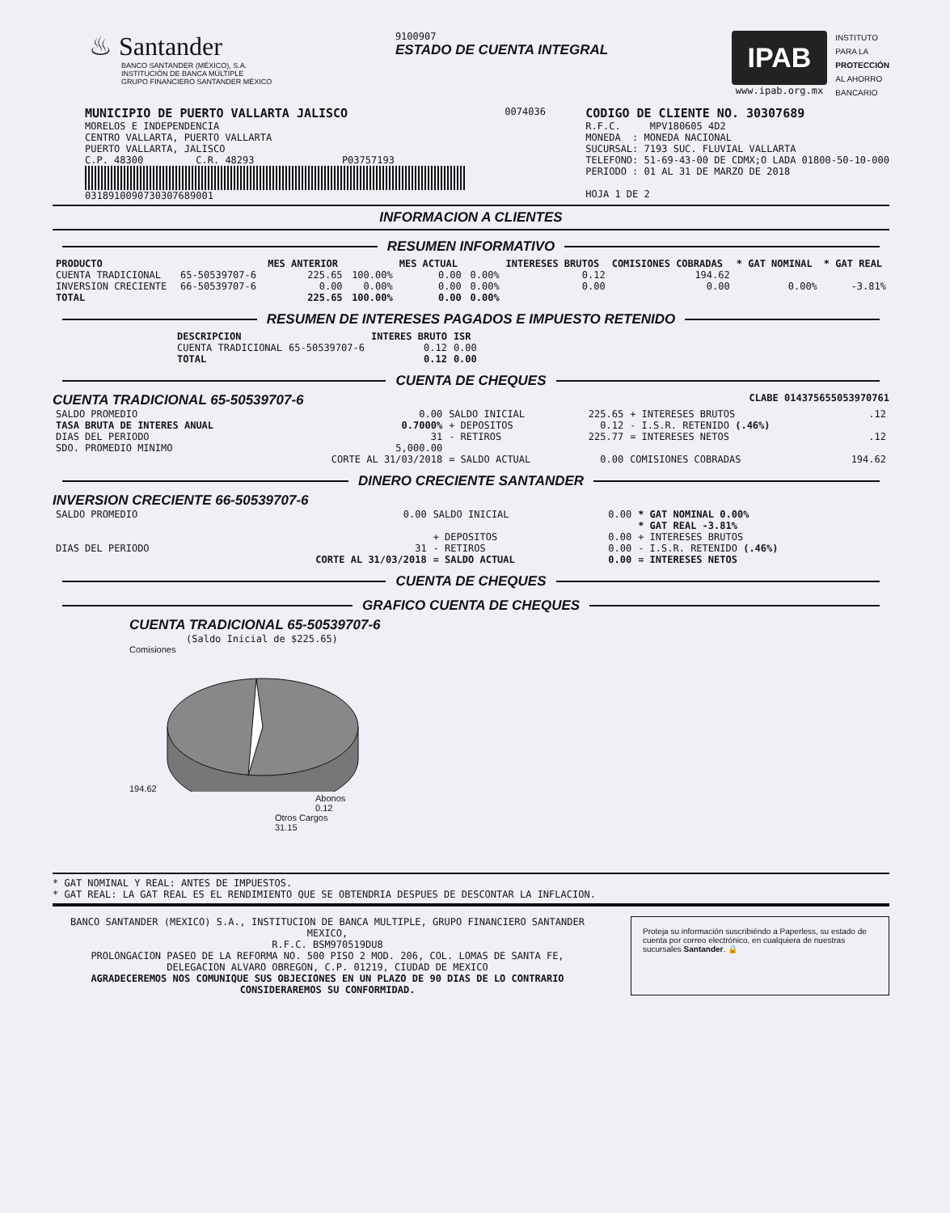♨ Santander
BANCO SANTANDER (MÉXICO), S.A.
INSTITUCIÓN DE BANCA MÚLTIPLE
GRUPO FINANCIERO SANTANDER MÉXICO
9100907
ESTADO DE CUENTA INTEGRAL
IPAB
www.ipab.org.mx
INSTITUTO
PARA LA
PROTECCIÓN
AL AHORRO
BANCARIO
MUNICIPIO DE PUERTO VALLARTA JALISCO
MORELOS E INDEPENDENCIA
CENTRO VALLARTA, PUERTO VALLARTA
PUERTO VALLARTA, JALISCO
C.P. 48300 C.R. 48293 P03757193
0318910090730307689001
0074036
CODIGO DE CLIENTE NO. 30307689
R.F.C. MPV180605 4D2
MONEDA : MONEDA NACIONAL
SUCURSAL: 7193 SUC. FLUVIAL VALLARTA
TELEFONO: 51-69-43-00 DE CDMX;O LADA 01800-50-10-000
PERIODO : 01 AL 31 DE MARZO DE 2018
HOJA 1 DE 2
INFORMACION A CLIENTES
RESUMEN INFORMATIVO
| PRODUCTO | | MES ANTERIOR | | MES ACTUAL | | INTERESES BRUTOS | COMISIONES COBRADAS | * GAT NOMINAL | * GAT REAL |
| --- | --- | --- | --- | --- | --- | --- | --- | --- | --- |
| CUENTA TRADICIONAL | 65-50539707-6 | 225.65 | 100.00% | 0.00 | 0.00% | 0.12 | 194.62 | | |
| INVERSION CRECIENTE | 66-50539707-6 | 0.00 | 0.00% | 0.00 | 0.00% | 0.00 | 0.00 | 0.00% | -3.81% |
| TOTAL | | 225.65 | 100.00% | 0.00 | 0.00% | | | | |
RESUMEN DE INTERESES PAGADOS E IMPUESTO RETENIDO
| DESCRIPCION | | INTERES BRUTO | ISR |
| --- | --- | --- | --- |
| CUENTA TRADICIONAL | 65-50539707-6 | 0.12 | 0.00 |
| TOTAL | | 0.12 | 0.00 |
CUENTA DE CHEQUES
CUENTA TRADICIONAL 65-50539707-6 CLABE 014375655053970761
| SALDO PROMEDIO | 0.00 | SALDO INICIAL | 225.65 | + INTERESES BRUTOS | .12 |
| TASA BRUTA DE INTERES ANUAL | 0.7000% | + DEPOSITOS | 0.12 | - I.S.R. RETENIDO (.46%) | |
| DIAS DEL PERIODO | 31 | - RETIROS | 225.77 | = INTERESES NETOS | .12 |
| SDO. PROMEDIO MINIMO | 5,000.00 | | | | |
| | CORTE AL 31/03/2018 | = SALDO ACTUAL | 0.00 | COMISIONES COBRADAS | 194.62 |
DINERO CRECIENTE SANTANDER
INVERSION CRECIENTE 66-50539707-6
| SALDO PROMEDIO | 0.00 | SALDO INICIAL | 0.00 | * GAT NOMINAL 0.00% |
| | | | | * GAT REAL -3.81% |
| | | + DEPOSITOS | 0.00 | + INTERESES BRUTOS |
| DIAS DEL PERIODO | 31 | - RETIROS | 0.00 | - I.S.R. RETENIDO (.46%) |
| | CORTE AL 31/03/2018 | = SALDO ACTUAL | 0.00 | = INTERESES NETOS |
CUENTA DE CHEQUES
GRAFICO CUENTA DE CHEQUES
CUENTA TRADICIONAL 65-50539707-6
(Saldo Inicial de $225.65)
Comisiones
194.62
Abonos
0.12
Otros Cargos
31.15
* GAT NOMINAL Y REAL: ANTES DE IMPUESTOS.
* GAT REAL: LA GAT REAL ES EL RENDIMIENTO QUE SE OBTENDRIA DESPUES DE DESCONTAR LA INFLACION.
BANCO SANTANDER (MEXICO) S.A., INSTITUCION DE BANCA MULTIPLE, GRUPO FINANCIERO SANTANDER MEXICO,
R.F.C. BSM970519DU8
PROLONGACION PASEO DE LA REFORMA NO. 500 PISO 2 MOD. 206, COL. LOMAS DE SANTA FE,
DELEGACION ALVARO OBREGON, C.P. 01219, CIUDAD DE MEXICO
AGRADECEREMOS NOS COMUNIQUE SUS OBJECIONES EN UN PLAZO DE 90 DIAS DE LO CONTRARIO CONSIDERAREMOS SU CONFORMIDAD.
Proteja su información suscribiéndo a Paperless, su estado de cuenta por correo electrónico, en cualquiera de nuestras sucursales Santander. 🔒